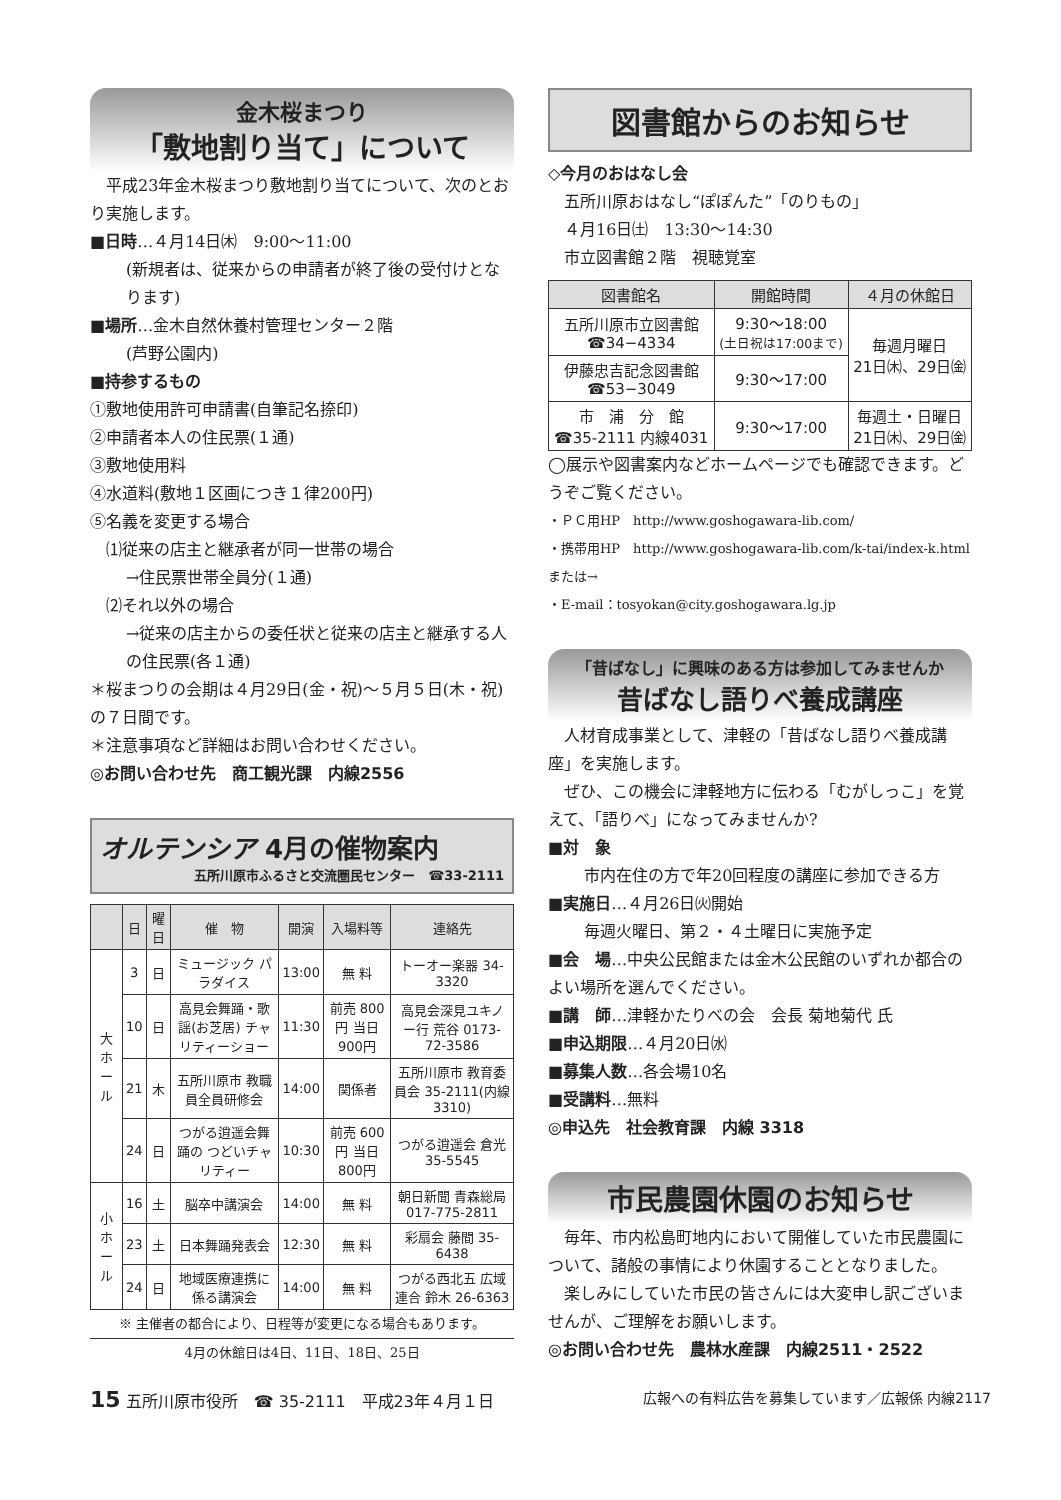金木桜まつり
「敷地割り当て」について
　平成23年金木桜まつり敷地割り当てについて、次のとおり実施します。
■日時…４月14日㈭　9:00〜11:00
(新規者は、従来からの申請者が終了後の受付けとなります)
■場所…金木自然休養村管理センター２階
(芦野公園内)
■持参するもの
①敷地使用許可申請書(自筆記名捺印)
②申請者本人の住民票(１通)
③敷地使用料
④水道料(敷地１区画につき１律200円)
⑤名義を変更する場合
　⑴従来の店主と継承者が同一世帯の場合
→住民票世帯全員分(１通)
　⑵それ以外の場合
→従来の店主からの委任状と従来の店主と継承する人の住民票(各１通)
＊桜まつりの会期は４月29日(金・祝)〜５月５日(木・祝)の７日間です。
＊注意事項など詳細はお問い合わせください。
◎お問い合わせ先　商工観光課　内線2556
オルテンシア 4月の催物案内
五所川原市ふるさと交流圏民センター　☎33-2111
| | 日 | 曜日 | 催 物 | 開演 | 入場料等 | 連絡先 |
| --- | --- | --- | --- | --- | --- | --- |
| 大ホール | 3 | 日 | ミュージック パラダイス | 13:00 | 無 料 | トーオー楽器 34-3320 |
| | 10 | 日 | 高見会舞踊・歌謡(お芝居) チャリティーショー | 11:30 | 前売 800円 当日 900円 | 高見会深見ユキノー行 荒谷 0173-72-3586 |
| | 21 | 木 | 五所川原市 教職員全員研修会 | 14:00 | 関係者 | 五所川原市 教育委員会 35-2111(内線3310) |
| | 24 | 日 | つがる逍遥会舞踊の つどいチャリティー | 10:30 | 前売 600円 当日 800円 | つがる逍遥会 倉光 35-5545 |
| 小ホール | 16 | 土 | 脳卒中講演会 | 14:00 | 無 料 | 朝日新聞 青森総局 017-775-2811 |
| | 23 | 土 | 日本舞踊発表会 | 12:30 | 無 料 | 彩扇会 藤間 35-6438 |
| | 24 | 日 | 地域医療連携に係る講演会 | 14:00 | 無 料 | つがる西北五 広域連合 鈴木 26-6363 |
※ 主催者の都合により、日程等が変更になる場合もあります。
4月の休館日は4日、11日、18日、25日
図書館からのお知らせ
◇今月のおはなし会
　五所川原おはなし“ぽぽんた”「のりもの」
　４月16日㈯　13:30〜14:30
　市立図書館２階　視聴覚室
| 図書館名 | 開館時間 | ４月の休館日 |
| --- | --- | --- |
| 五所川原市立図書館 ☎34−4334 | 9:30〜18:00 (土日祝は17:00まで) | 毎週月曜日 21日㈭、29日㈮ |
| 伊藤忠吉記念図書館 ☎53−3049 | 9:30〜17:00 | |
| 市 浦 分 館 ☎35-2111 内線4031 | 9:30〜17:00 | 毎週土・日曜日 21日㈭、29日㈮ |
◯展示や図書案内などホームページでも確認できます。どうぞご覧ください。
・ＰＣ用HP　http://www.goshogawara-lib.com/
・携帯用HP　http://www.goshogawara-lib.com/k-tai/index-k.html　または→
・E-mail：tosyokan@city.goshogawara.lg.jp
「昔ばなし」に興味のある方は参加してみませんか
昔ばなし語りべ養成講座
　人材育成事業として、津軽の「昔ばなし語りべ養成講座」を実施します。
　ぜひ、この機会に津軽地方に伝わる「むがしっこ」を覚えて、「語りべ」になってみませんか?
■対　象
市内在住の方で年20回程度の講座に参加できる方
■実施日…４月26日㈫開始
毎週火曜日、第２・４土曜日に実施予定
■会　場…中央公民館または金木公民館のいずれか都合のよい場所を選んでください。
■講　師…津軽かたりべの会　会長 菊地菊代 氏
■申込期限…４月20日㈬
■募集人数…各会場10名
■受講料…無料
◎申込先　社会教育課　内線 3318
市民農園休園のお知らせ
　毎年、市内松島町地内において開催していた市民農園について、諸般の事情により休園することとなりました。
　楽しみにしていた市民の皆さんには大変申し訳ございませんが、ご理解をお願いします。
◎お問い合わせ先　農林水産課　内線2511・2522
15 五所川原市役所　☎ 35-2111　平成23年４月１日 広報への有料広告を募集しています／広報係 内線2117